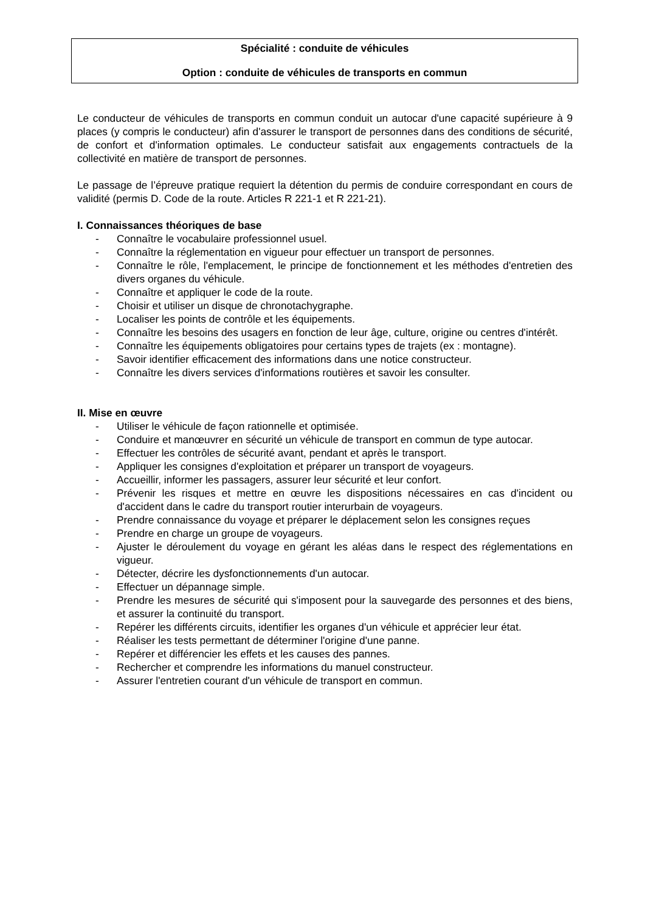Spécialité : conduite de véhicules
Option : conduite de véhicules de transports en commun
Le conducteur de véhicules de transports en commun conduit un autocar d'une capacité supérieure à 9 places (y compris le conducteur) afin d'assurer le transport de personnes dans des conditions de sécurité, de confort et d'information optimales. Le conducteur satisfait aux engagements contractuels de la collectivité en matière de transport de personnes.
Le passage de l’épreuve pratique requiert la détention du permis de conduire correspondant en cours de validité (permis D. Code de la route. Articles R 221-1 et R 221-21).
I. Connaissances théoriques de base
- Connaître le vocabulaire professionnel usuel.
- Connaître la réglementation en vigueur pour effectuer un transport de personnes.
- Connaître le rôle, l'emplacement, le principe de fonctionnement et les méthodes d'entretien des divers organes du véhicule.
- Connaître et appliquer le code de la route.
- Choisir et utiliser un disque de chronotachygraphe.
- Localiser les points de contrôle et les équipements.
- Connaître les besoins des usagers en fonction de leur âge, culture, origine ou centres d'intérêt.
- Connaître les équipements obligatoires pour certains types de trajets (ex : montagne).
- Savoir identifier efficacement des informations dans une notice constructeur.
- Connaître les divers services d'informations routières et savoir les consulter.
II. Mise en œuvre
- Utiliser le véhicule de façon rationnelle et optimisée.
- Conduire et manœuvrer en sécurité un véhicule de transport en commun de type autocar.
- Effectuer les contrôles de sécurité avant, pendant et après le transport.
- Appliquer les consignes d'exploitation et préparer un transport de voyageurs.
- Accueillir, informer les passagers, assurer leur sécurité et leur confort.
- Prévenir les risques et mettre en œuvre les dispositions nécessaires en cas d'incident ou d'accident dans le cadre du transport routier interurbain de voyageurs.
- Prendre connaissance du voyage et préparer le déplacement selon les consignes reçues
- Prendre en charge un groupe de voyageurs.
- Ajuster le déroulement du voyage en gérant les aléas dans le respect des réglementations en vigueur.
- Détecter, décrire les dysfonctionnements d'un autocar.
- Effectuer un dépannage simple.
- Prendre les mesures de sécurité qui s'imposent pour la sauvegarde des personnes et des biens, et assurer la continuité du transport.
- Repérer les différents circuits, identifier les organes d'un véhicule et apprécier leur état.
- Réaliser les tests permettant de déterminer l'origine d'une panne.
- Repérer et différencier les effets et les causes des pannes.
- Rechercher et comprendre les informations du manuel constructeur.
- Assurer l'entretien courant d'un véhicule de transport en commun.